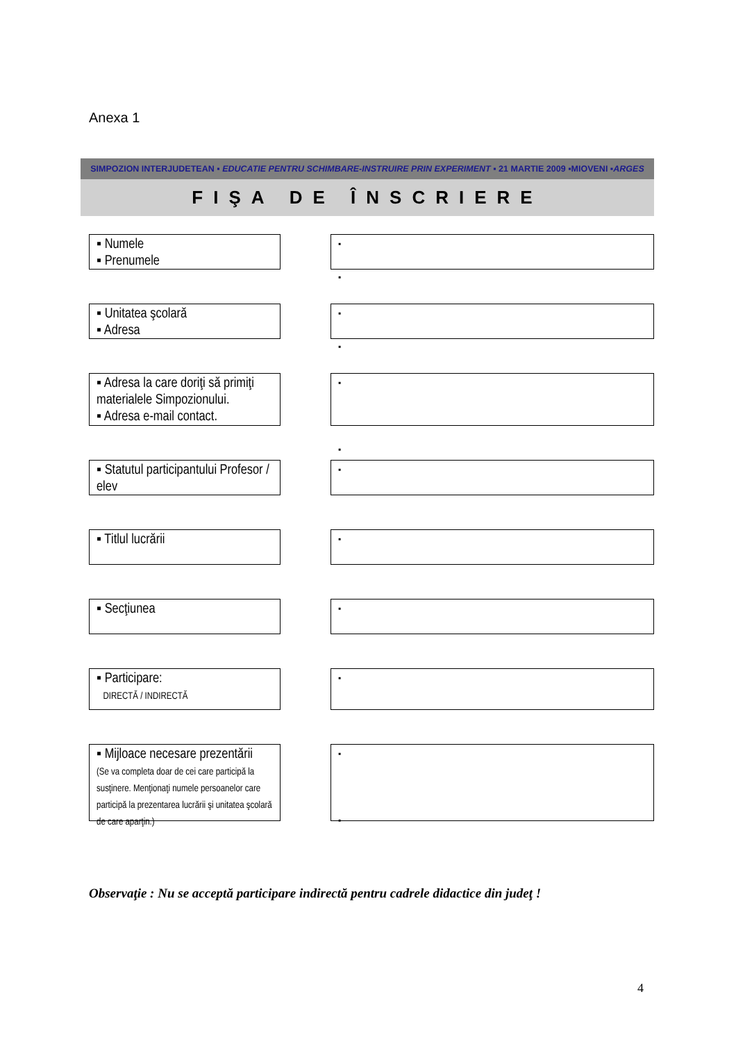Anexa 1
SIMPOZION INTERJUDETEAN ▪ EDUCATIE PENTRU SCHIMBARE-INSTRUIRE PRIN EXPERIMENT ▪ 21 MARTIE 2009 ▪MIOVENI ▪ARGES
FIŞA DE ÎNSCRIERE
▪ Numele
▪ Prenumele
▪
▪
▪ Unitatea şcolară
▪ Adresa
▪
▪
▪ Adresa la care doriţi să primiţi materialele Simpozionului.
▪ Adresa e-mail contact.
▪
▪
▪ Statutul participantului Profesor / elev
▪
▪ Titlul lucrării
▪
▪ Secţiunea
▪
▪ Participare:
DIRECTĂ / INDIRECTĂ
▪
▪ Mijloace necesare prezentării
(Se va completa doar de cei care participă la susţinere. Menţionaţi numele persoanelor care participă la prezentarea lucrării şi unitatea şcolară de care aparţin.)
▪
▪
Observaţie : Nu se acceptă participare indirectă pentru cadrele didactice din judeţ !
4